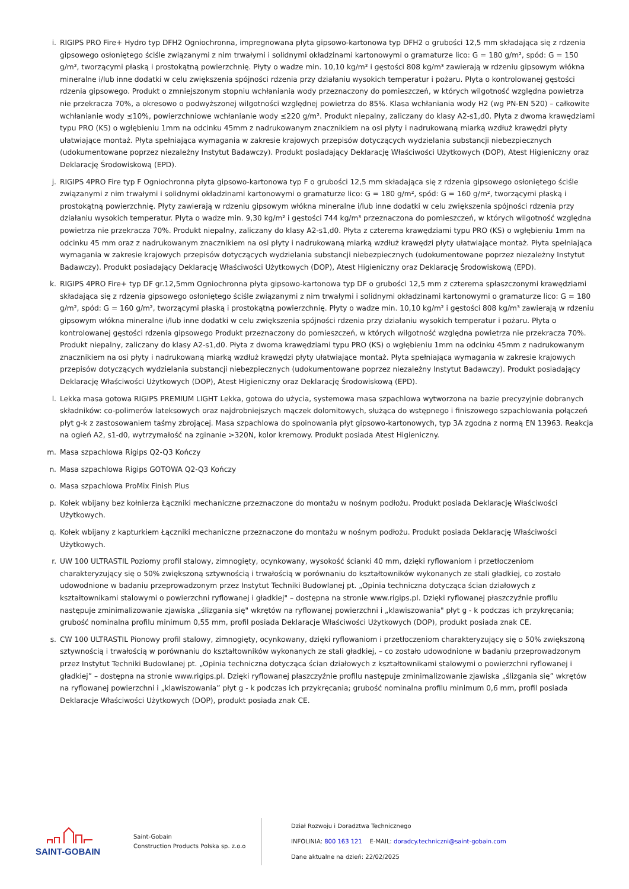i. RIGIPS PRO Fire+ Hydro typ DFH2 Ogniochronna, impregnowana płyta gipsowo-kartonowa typ DFH2 o grubości 12,5 mm składająca się z rdzenia gipsowego osłoniętego ściśle związanymi z nim trwałymi i solidnymi okładzinami kartonowymi o gramaturze lico: G = 180 g/m², spód: G = 150 g/m², tworzącymi płaską i prostokątną powierzchnię. Płyty o wadze min. 10,10 kg/m² i gęstości 808 kg/m³ zawierają w rdzeniu gipsowym włókna mineralne i/lub inne dodatki w celu zwiększenia spójności rdzenia przy działaniu wysokich temperatur i pożaru. Płyta o kontrolowanej gęstości rdzenia gipsowego. Produkt o zmniejszonym stopniu wchłaniania wody przeznaczony do pomieszczeń, w których wilgotność względna powietrza nie przekracza 70%, a okresowo o podwyższonej wilgotności względnej powietrza do 85%. Klasa wchłaniania wody H2 (wg PN-EN 520) – całkowite wchłanianie wody ≤10%, powierzchniowe wchłanianie wody ≤220 g/m². Produkt niepalny, zaliczany do klasy A2-s1,d0. Płyta z dwoma krawędziami typu PRO (KS) o wgłębieniu 1mm na odcinku 45mm z nadrukowanym znacznikiem na osi płyty i nadrukowaną miarką wzdłuż krawędzi płyty ułatwiające montaż. Płyta spełniająca wymagania w zakresie krajowych przepisów dotyczących wydzielania substancji niebezpiecznych (udokumentowane poprzez niezależny Instytut Badawczy). Produkt posiadający Deklarację Właściwości Użytkowych (DOP), Atest Higieniczny oraz Deklarację Środowiskową (EPD).
j. RIGIPS 4PRO Fire typ F Ogniochronna płyta gipsowo-kartonowa typ F o grubości 12,5 mm składająca się z rdzenia gipsowego osłoniętego ściśle związanymi z nim trwałymi i solidnymi okładzinami kartonowymi o gramaturze lico: G = 180 g/m², spód: G = 160 g/m², tworzącymi płaską i prostokątną powierzchnię. Płyty zawierają w rdzeniu gipsowym włókna mineralne i/lub inne dodatki w celu zwiększenia spójności rdzenia przy działaniu wysokich temperatur. Płyta o wadze min. 9,30 kg/m² i gęstości 744 kg/m³ przeznaczona do pomieszczeń, w których wilgotność względna powietrza nie przekracza 70%. Produkt niepalny, zaliczany do klasy A2-s1,d0. Płyta z czterema krawędziami typu PRO (KS) o wgłębieniu 1mm na odcinku 45 mm oraz z nadrukowanym znacznikiem na osi płyty i nadrukowaną miarką wzdłuż krawędzi płyty ułatwiające montaż. Płyta spełniająca wymagania w zakresie krajowych przepisów dotyczących wydzielania substancji niebezpiecznych (udokumentowane poprzez niezależny Instytut Badawczy). Produkt posiadający Deklarację Właściwości Użytkowych (DOP), Atest Higieniczny oraz Deklarację Środowiskową (EPD).
k. RIGIPS 4PRO Fire+ typ DF gr.12,5mm Ogniochronna płyta gipsowo-kartonowa typ DF o grubości 12,5 mm z czterema spłaszczonymi krawędziami składająca się z rdzenia gipsowego osłoniętego ściśle związanymi z nim trwałymi i solidnymi okładzinami kartonowymi o gramaturze lico: G = 180 g/m², spód: G = 160 g/m², tworzącymi płaską i prostokątną powierzchnię. Płyty o wadze min. 10,10 kg/m² i gęstości 808 kg/m³ zawierają w rdzeniu gipsowym włókna mineralne i/lub inne dodatki w celu zwiększenia spójności rdzenia przy działaniu wysokich temperatur i pożaru. Płyta o kontrolowanej gęstości rdzenia gipsowego Produkt przeznaczony do pomieszczeń, w których wilgotność względna powietrza nie przekracza 70%. Produkt niepalny, zaliczany do klasy A2-s1,d0. Płyta z dwoma krawędziami typu PRO (KS) o wgłębieniu 1mm na odcinku 45mm z nadrukowanym znacznikiem na osi płyty i nadrukowaną miarką wzdłuż krawędzi płyty ułatwiające montaż. Płyta spełniająca wymagania w zakresie krajowych przepisów dotyczących wydzielania substancji niebezpiecznych (udokumentowane poprzez niezależny Instytut Badawczy). Produkt posiadający Deklarację Właściwości Użytkowych (DOP), Atest Higieniczny oraz Deklarację Środowiskową (EPD).
l. Lekka masa gotowa RIGIPS PREMIUM LIGHT Lekka, gotowa do użycia, systemowa masa szpachlowa wytworzona na bazie precyzyjnie dobranych składników: co-polimerów lateksowych oraz najdrobniejszych mączek dolomitowych, służąca do wstępnego i finiszowego szpachlowania połączeń płyt g-k z zastosowaniem taśmy zbrojącej. Masa szpachlowa do spoinowania płyt gipsowo-kartonowych, typ 3A zgodna z normą EN 13963. Reakcja na ogień A2, s1-d0, wytrzymałość na zginanie >320N, kolor kremowy. Produkt posiada Atest Higieniczny.
m. Masa szpachlowa Rigips Q2-Q3 Kończy
n. Masa szpachlowa Rigips GOTOWA Q2-Q3 Kończy
o. Masa szpachlowa ProMix Finish Plus
p. Kołek wbijany bez kołnierza Łączniki mechaniczne przeznaczone do montażu w nośnym podłożu. Produkt posiada Deklarację Właściwości Użytkowych.
q. Kołek wbijany z kapturkiem Łączniki mechaniczne przeznaczone do montażu w nośnym podłożu. Produkt posiada Deklarację Właściwości Użytkowych.
r. UW 100 ULTRASTIL Poziomy profil stalowy, zimnogięty, ocynkowany, wysokość ścianki 40 mm, dzięki ryflowaniom i przetłoczeniom charakteryzujący się o 50% zwiększoną sztywnością i trwałością w porównaniu do kształtowników wykonanych ze stali gładkiej, co zostało udowodnione w badaniu przeprowadzonym przez Instytut Techniki Budowlanej pt. „Opinia techniczna dotycząca ścian działowych z kształtownikami stalowymi o powierzchni ryflowanej i gładkiej" – dostępna na stronie www.rigips.pl. Dzięki ryflowanej płaszczyźnie profilu następuje zminimalizowanie zjawiska „ślizgania się" wkrętów na ryflowanej powierzchni i „klawiszowania" płyt g - k podczas ich przykręcania; grubość nominalna profilu minimum 0,55 mm, profil posiada Deklaracje Właściwości Użytkowych (DOP), produkt posiada znak CE.
s. CW 100 ULTRASTIL Pionowy profil stalowy, zimnogięty, ocynkowany, dzięki ryflowaniom i przetłoczeniom charakteryzujący się o 50% zwiększoną sztywnością i trwałością w porównaniu do kształtowników wykonanych ze stali gładkiej, – co zostało udowodnione w badaniu przeprowadzonym przez Instytut Techniki Budowlanej pt. „Opinia techniczna dotycząca ścian działowych z kształtownikami stalowymi o powierzchni ryflowanej i gładkiej” – dostępna na stronie www.rigips.pl. Dzięki ryflowanej płaszczyźnie profilu następuje zminimalizowanie zjawiska „ślizgania się” wkrętów na ryflowanej powierzchni i „klawiszowania” płyt g - k podczas ich przykręcania; grubość nominalna profilu minimum 0,6 mm, profil posiada Deklaracje Właściwości Użytkowych (DOP), produkt posiada znak CE.
SAINT-GOBAIN
Saint-Gobain
Construction Products Polska sp. z.o.o
Dział Rozwoju i Doradztwa Technicznego
INFOLINIA: 800 163 121 E-MAIL: doradcy.techniczni@saint-gobain.com
Dane aktualne na dzień: 22/02/2025